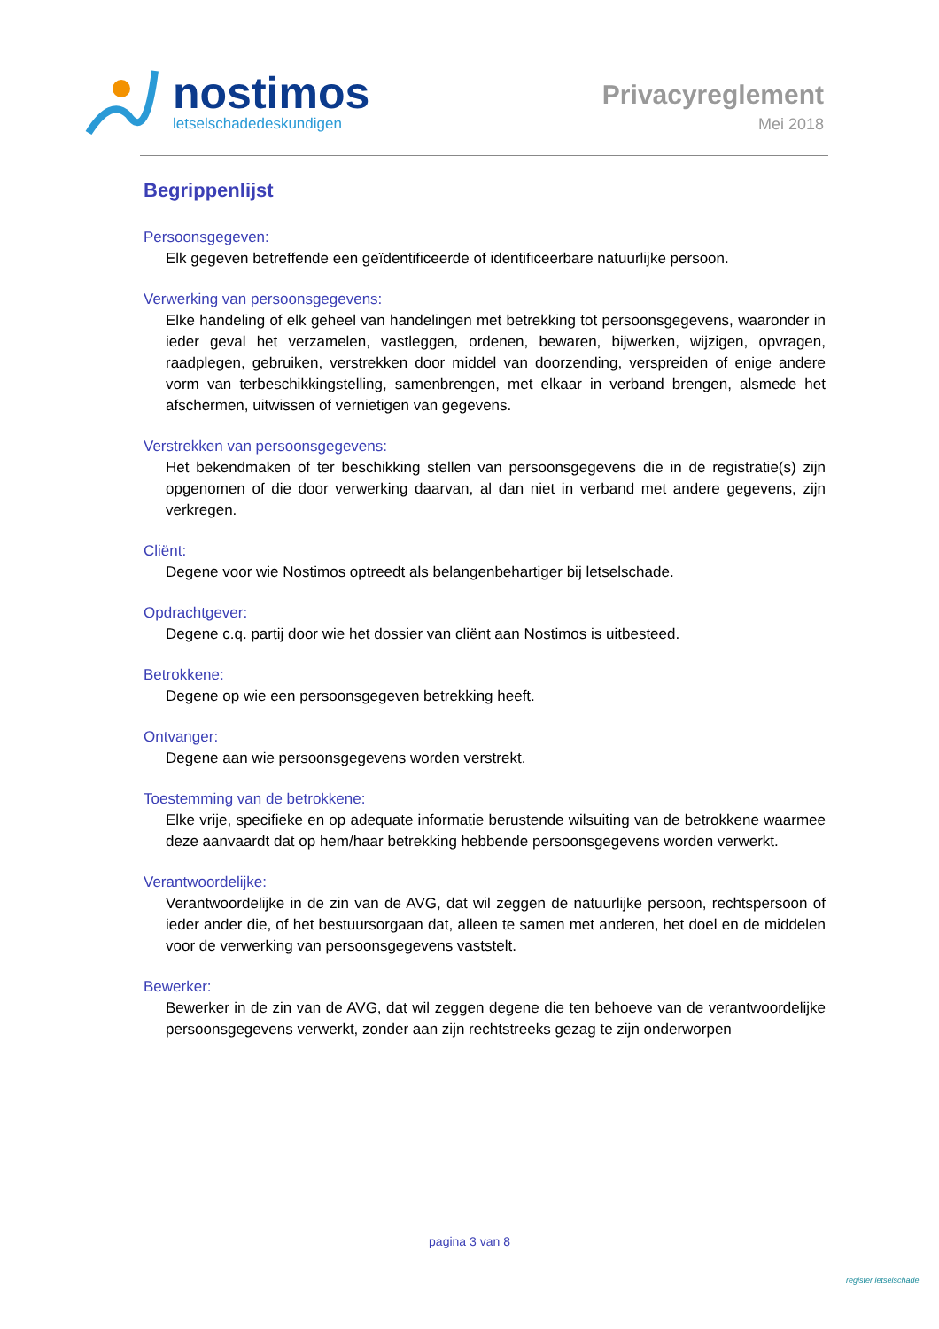nostimos
letselschadedeskundigen
Privacyreglement
Mei 2018
Begrippenlijst
Persoonsgegeven:
Elk gegeven betreffende een geïdentificeerde of identificeerbare natuurlijke persoon.
Verwerking van persoonsgegevens:
Elke handeling of elk geheel van handelingen met betrekking tot persoonsgegevens, waaronder in ieder geval het verzamelen, vastleggen, ordenen, bewaren, bijwerken, wijzigen, opvragen, raadplegen, gebruiken, verstrekken door middel van doorzending, verspreiden of enige andere vorm van terbeschikkingstelling, samenbrengen, met elkaar in verband brengen, alsmede het afschermen, uitwissen of vernietigen van gegevens.
Verstrekken van persoonsgegevens:
Het bekendmaken of ter beschikking stellen van persoonsgegevens die in de registratie(s) zijn opgenomen of die door verwerking daarvan, al dan niet in verband met andere gegevens, zijn verkregen.
Cliënt:
Degene voor wie Nostimos optreedt als belangenbehartiger bij letselschade.
Opdrachtgever:
Degene c.q. partij door wie het dossier van cliënt aan Nostimos is uitbesteed.
Betrokkene:
Degene op wie een persoonsgegeven betrekking heeft.
Ontvanger:
Degene aan wie persoonsgegevens worden verstrekt.
Toestemming van de betrokkene:
Elke vrije, specifieke en op adequate informatie berustende wilsuiting van de betrokkene waarmee deze aanvaardt dat op hem/haar betrekking hebbende persoonsgegevens worden verwerkt.
Verantwoordelijke:
Verantwoordelijke in de zin van de AVG, dat wil zeggen de natuurlijke persoon, rechtspersoon of ieder ander die, of het bestuursorgaan dat, alleen te samen met anderen, het doel en de middelen voor de verwerking van persoonsgegevens vaststelt.
Bewerker:
Bewerker in de zin van de AVG, dat wil zeggen degene die ten behoeve van de verantwoordelijke persoonsgegevens verwerkt, zonder aan zijn rechtstreeks gezag te zijn onderworpen
pagina 3 van 8
register letselschade